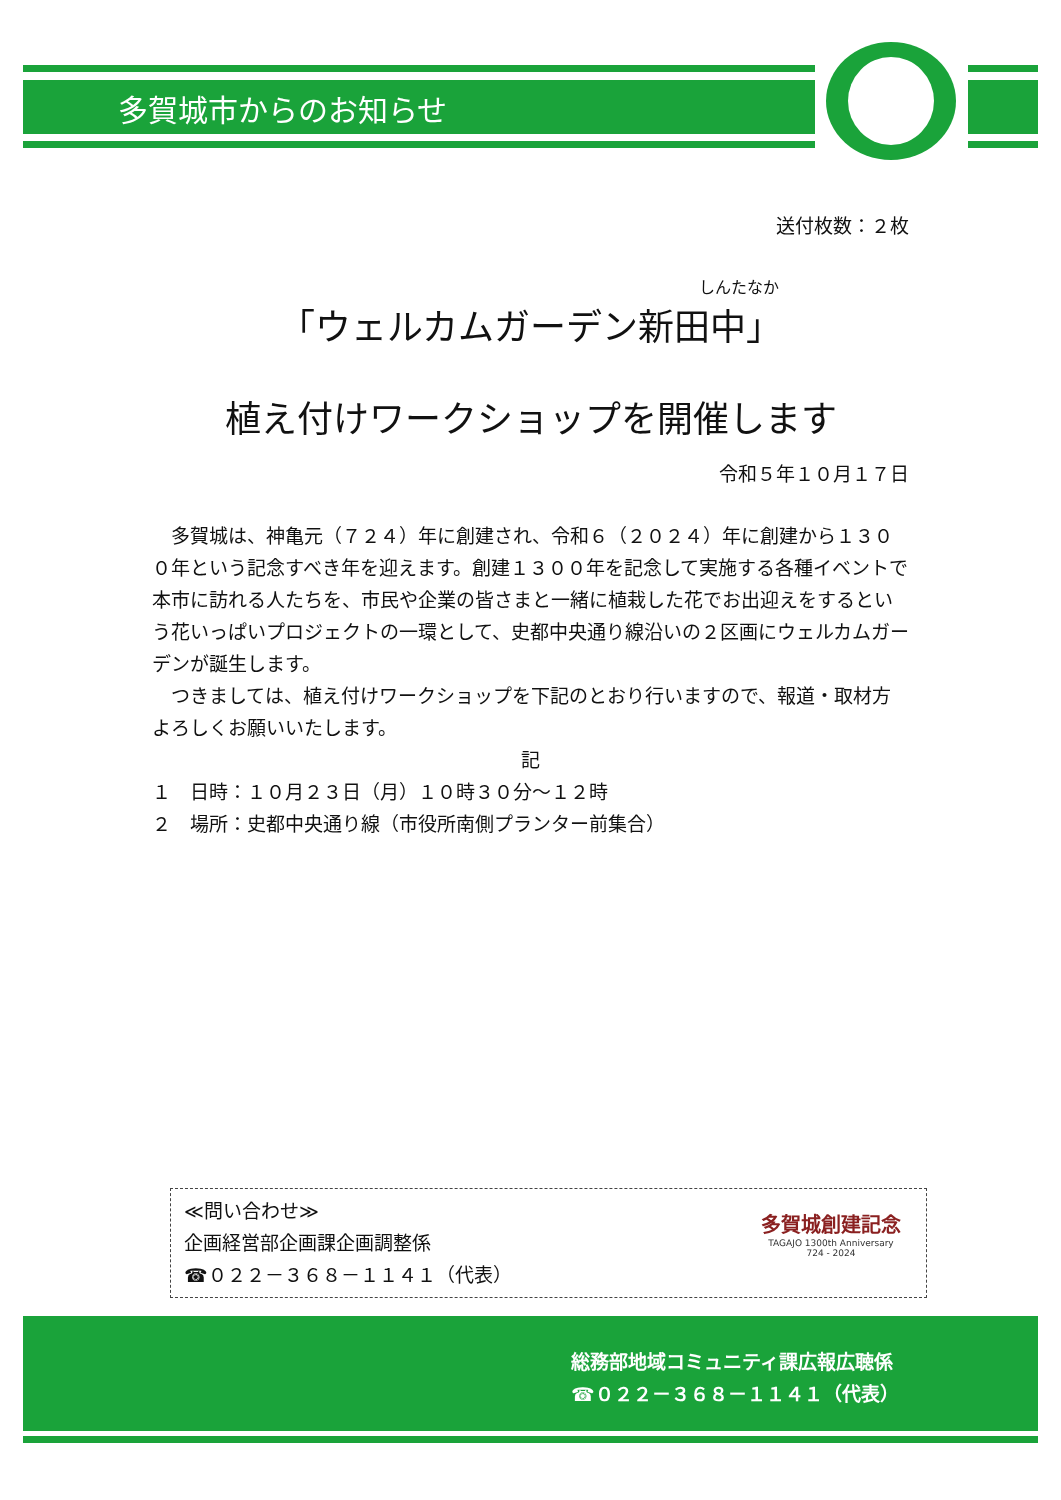多賀城市からのお知らせ
送付枚数：２枚
しんたなか
「ウェルカムガーデン新田中」
植え付けワークショップを開催します
令和５年１０月１７日
　多賀城は、神亀元（７２４）年に創建され、令和６（２０２４）年に創建から１３００年という記念すべき年を迎えます。創建１３００年を記念して実施する各種イベントで本市に訪れる人たちを、市民や企業の皆さまと一緒に植栽した花でお出迎えをするという花いっぱいプロジェクトの一環として、史都中央通り線沿いの２区画にウェルカムガーデンが誕生します。
　つきましては、植え付けワークショップを下記のとおり行いますので、報道・取材方よろしくお願いいたします。
記
１　日時：１０月２３日（月）１０時３０分～１２時
２　場所：史都中央通り線（市役所南側プランター前集合）
多賀城創建記念
TAGAJO 1300th Anniversary
724 - 2024
≪問い合わせ≫
企画経営部企画課企画調整係
☎０２２－３６８－１１４１（代表）
総務部地域コミュニティ課広報広聴係
☎０２２－３６８－１１４１（代表）